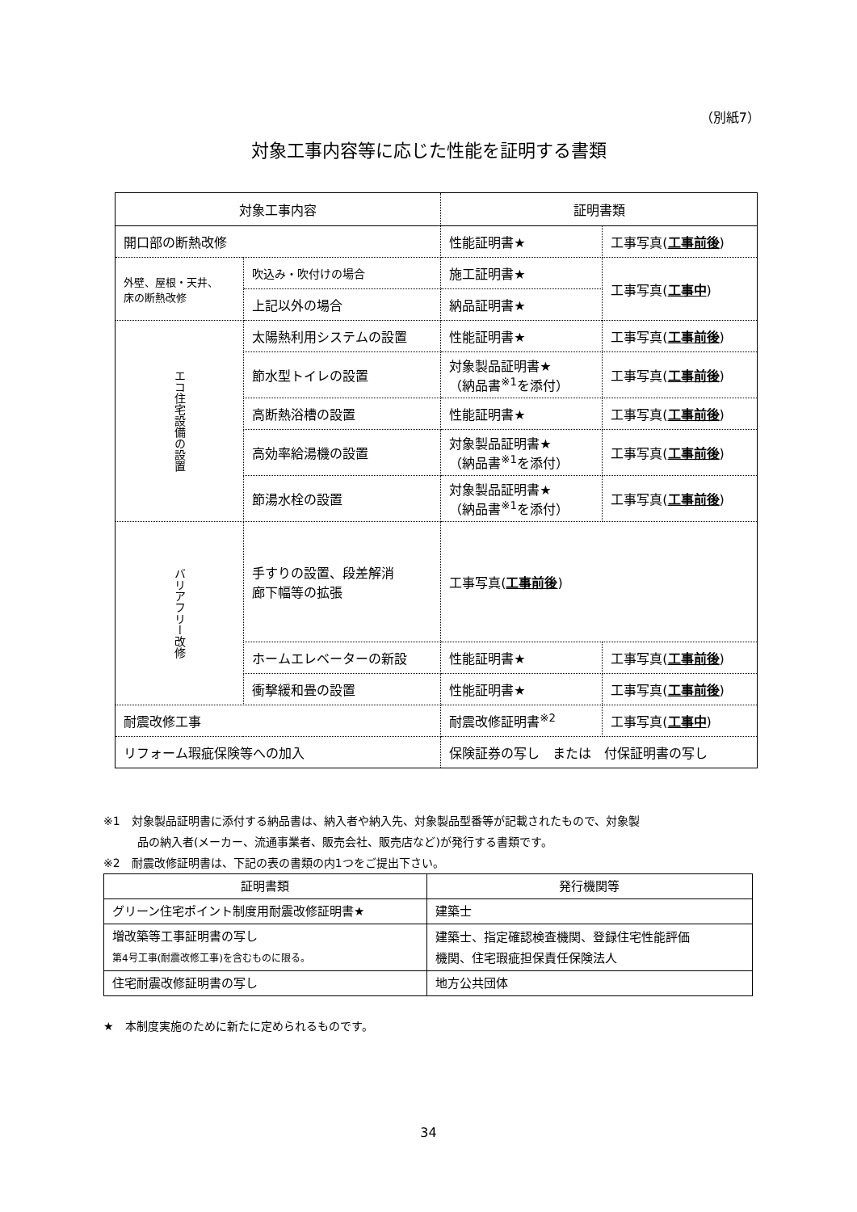（別紙7）
対象工事内容等に応じた性能を証明する書類
| 対象工事内容 | | | 証明書類 | |
| 開口部の断熱改修 | | | 性能証明書★ | 工事写真( 工事前後 ) |
| 外壁、屋根・天井、 床の断熱改修 | | 吹込み・吹付けの場合 | 施工証明書★ | 工事写真( 工事中 ) |
| | | 上記以外の場合 | 納品証明書★ | |
| エコ住宅設備の設置 | 太陽熱利用システムの設置 | | 性能証明書★ | 工事写真( 工事前後 ) |
| | 節水型トイレの設置 | | 対象製品証明書★ （納品書<sup>※1</sup>を添付） | 工事写真( 工事前後 ) |
| | 高断熱浴槽の設置 | | 性能証明書★ | 工事写真( 工事前後 ) |
| | 高効率給湯機の設置 | | 対象製品証明書★ （納品書<sup>※1</sup>を添付） | 工事写真( 工事前後 ) |
| | 節湯水栓の設置 | | 対象製品証明書★ （納品書<sup>※1</sup>を添付） | 工事写真( 工事前後 ) |
| バリアフリー改修 | 手すりの設置、段差解消 廊下幅等の拡張 | | 工事写真( 工事前後 ) | |
| | ホームエレベーターの新設 | | 性能証明書★ | 工事写真( 工事前後 ) |
| | 衝撃緩和畳の設置 | | 性能証明書★ | 工事写真( 工事前後 ) |
| 耐震改修工事 | | | 耐震改修証明書<sup>※2</sup> | 工事写真( 工事中 ) |
| リフォーム瑕疵保険等への加入 | | | 保険証券の写し または 付保証明書の写し | |
※1　対象製品証明書に添付する納品書は、納入者や納入先、対象製品型番等が記載されたもので、対象製
　　　品の納入者(メーカー、流通事業者、販売会社、販売店など)が発行する書類です。
※2　耐震改修証明書は、下記の表の書類の内1つをご提出下さい。
| 証明書類 | 発行機関等 |
| グリーン住宅ポイント制度用耐震改修証明書★ | 建築士 |
| 増改築等工事証明書の写し 第4号工事(耐震改修工事)を含むものに限る。 | 建築士、指定確認検査機関、登録住宅性能評価 機関、住宅瑕疵担保責任保険法人 |
| 住宅耐震改修証明書の写し | 地方公共団体 |
★　本制度実施のために新たに定められるものです。
34